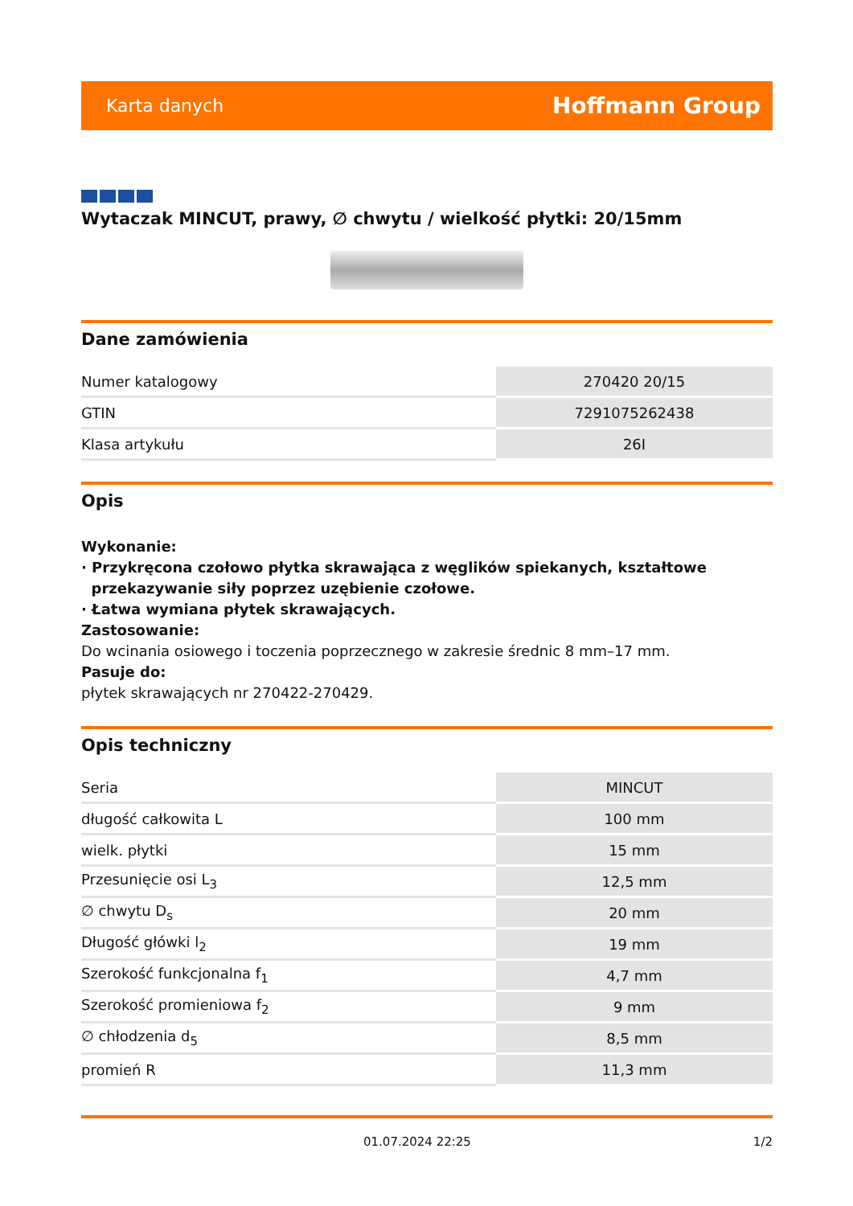Karta danych Hoffmann Group
Wytaczak MINCUT, prawy, ∅ chwytu / wielkość płytki: 20/15mm
Dane zamówienia
| Numer katalogowy | 270420 20/15 |
| GTIN | 7291075262438 |
| Klasa artykułu | 26I |
Opis
Wykonanie:
· Przykręcona czołowo płytka skrawająca z węglików spiekanych, kształtowe
przekazywanie siły poprzez uzębienie czołowe.
· Łatwa wymiana płytek skrawających.
Zastosowanie:
Do wcinania osiowego i toczenia poprzecznego w zakresie średnic 8 mm–17 mm.
Pasuje do:
płytek skrawających nr 270422-270429.
Opis techniczny
| Seria | MINCUT |
| długość całkowita L | 100 mm |
| wielk. płytki | 15 mm |
| Przesunięcie osi L<sub>3</sub> | 12,5 mm |
| ∅ chwytu D<sub>s</sub> | 20 mm |
| Długość główki l<sub>2</sub> | 19 mm |
| Szerokość funkcjonalna f<sub>1</sub> | 4,7 mm |
| Szerokość promieniowa f<sub>2</sub> | 9 mm |
| ∅ chłodzenia d<sub>5</sub> | 8,5 mm |
| promień R | 11,3 mm |
01.07.2024 22:25 1/2